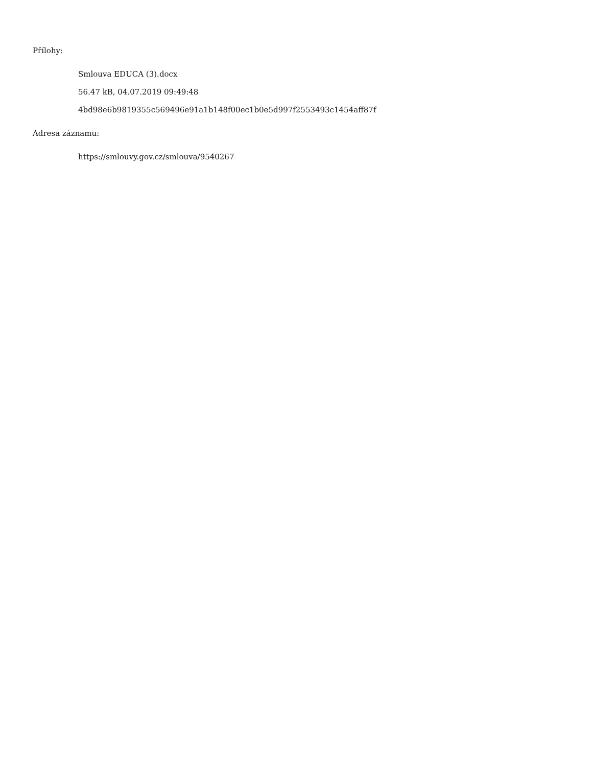Přílohy:
Smlouva EDUCA (3).docx
56.47 kB, 04.07.2019 09:49:48
4bd98e6b9819355c569496e91a1b148f00ec1b0e5d997f2553493c1454aff87f
Adresa záznamu:
https://smlouvy.gov.cz/smlouva/9540267